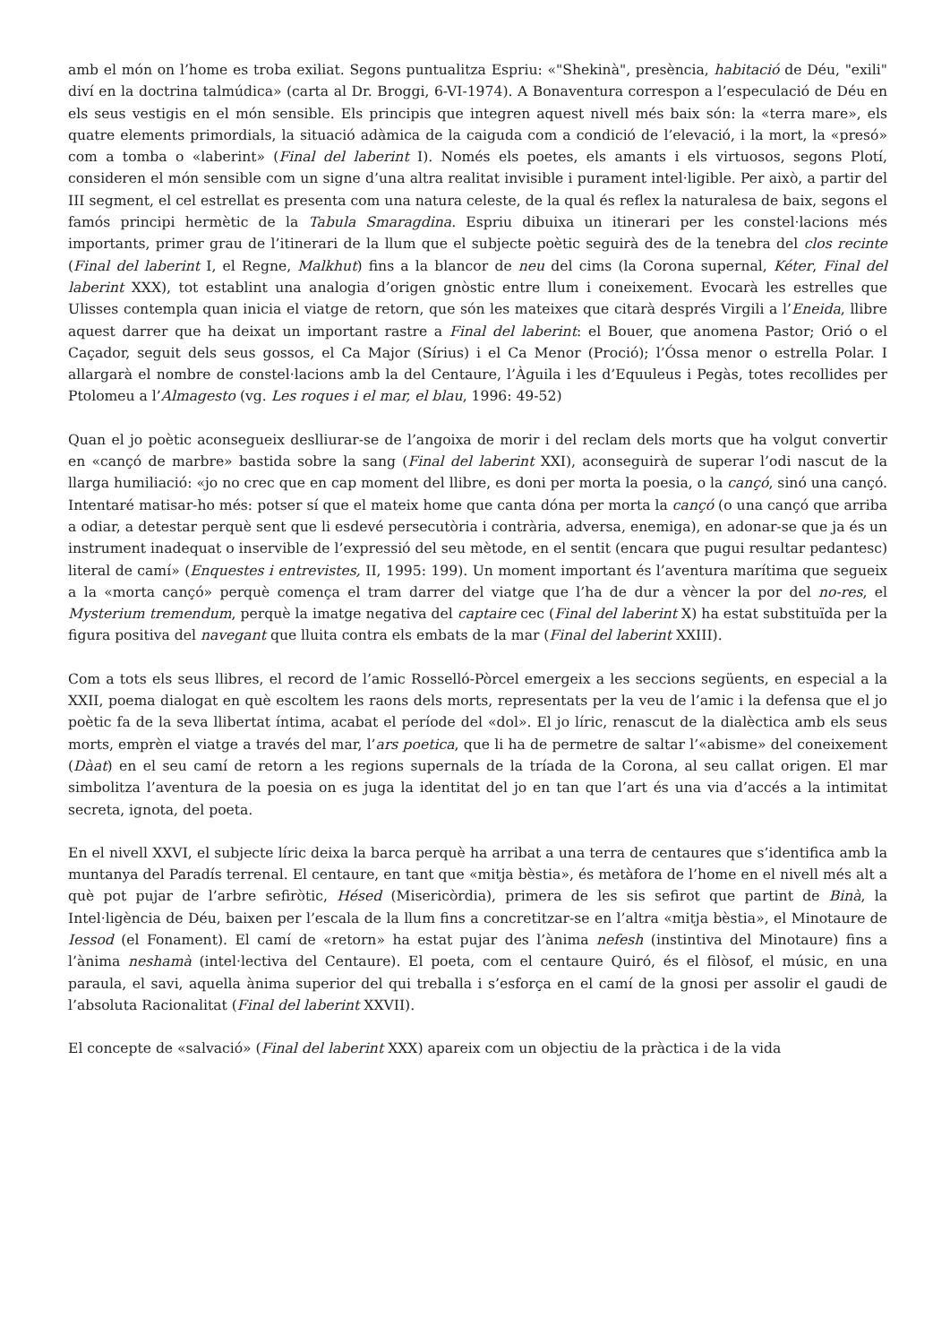amb el món on l’home es troba exiliat. Segons puntualitza Espriu: «"Shekinà", presència, habitació de Déu, "exili" diví en la doctrina talmúdica» (carta al Dr. Broggi, 6-VI-1974). A Bonaventura correspon a l’especulació de Déu en els seus vestigis en el món sensible. Els principis que integren aquest nivell més baix són: la «terra mare», els quatre elements primordials, la situació adàmica de la caiguda com a condició de l’elevació, i la mort, la «presó» com a tomba o «laberint» (Final del laberint I). Només els poetes, els amants i els virtuosos, segons Plotí, consideren el món sensible com un signe d’una altra realitat invisible i purament intel·ligible. Per això, a partir del III segment, el cel estrellat es presenta com una natura celeste, de la qual és reflex la naturalesa de baix, segons el famós principi hermètic de la Tabula Smaragdina. Espriu dibuixa un itinerari per les constel·lacions més importants, primer grau de l’itinerari de la llum que el subjecte poètic seguirà des de la tenebra del clos recinte (Final del laberint I, el Regne, Malkhut) fins a la blancor de neu del cims (la Corona supernal, Kéter, Final del laberint XXX), tot establint una analogia d’origen gnòstic entre llum i coneixement. Evocarà les estrelles que Ulisses contempla quan inicia el viatge de retorn, que són les mateixes que citarà després Virgili a l’Eneida, llibre aquest darrer que ha deixat un important rastre a Final del laberint: el Bouer, que anomena Pastor; Orió o el Caçador, seguit dels seus gossos, el Ca Major (Sírius) i el Ca Menor (Prociό); l’Óssa menor o estrella Polar. I allargarà el nombre de constel·lacions amb la del Centaure, l’Àguila i les d’Equuleus i Pegàs, totes recollides per Ptolomeu a l’Almagesto (vg. Les roques i el mar, el blau, 1996: 49-52)
Quan el jo poètic aconsegueix deslliurar-se de l’angoixa de morir i del reclam dels morts que ha volgut convertir en «cançó de marbre» bastida sobre la sang (Final del laberint XXI), aconseguirà de superar l’odi nascut de la llarga humiliació: «jo no crec que en cap moment del llibre, es doni per morta la poesia, o la cançó, sinó una cançó. Intentaré matisar-ho més: potser sí que el mateix home que canta dóna per morta la cançó (o una cançó que arriba a odiar, a detestar perquè sent que li esdevé persecutòria i contrària, adversa, enemiga), en adonar-se que ja és un instrument inadequat o inservible de l’expressió del seu mètode, en el sentit (encara que pugui resultar pedantesc) literal de camí» (Enquestes i entrevistes, II, 1995: 199). Un moment important és l’aventura marítima que segueix a la «morta cançó» perquè comença el tram darrer del viatge que l’ha de dur a vèncer la por del no-res, el Mysterium tremendum, perquè la imatge negativa del captaire cec (Final del laberint X) ha estat substituïda per la figura positiva del navegant que lluita contra els embats de la mar (Final del laberint XXIII).
Com a tots els seus llibres, el record de l’amic Rosselló-Pòrcel emergeix a les seccions següents, en especial a la XXII, poema dialogat en què escoltem les raons dels morts, representats per la veu de l’amic i la defensa que el jo poètic fa de la seva llibertat íntima, acabat el període del «dol». El jo líric, renascut de la dialèctica amb els seus morts, emprèn el viatge a través del mar, l’ars poetica, que li ha de permetre de saltar l’«abisme» del coneixement (Dàat) en el seu camí de retorn a les regions supernals de la tríada de la Corona, al seu callat origen. El mar simbolitza l’aventura de la poesia on es juga la identitat del jo en tan que l’art és una via d’accés a la intimitat secreta, ignota, del poeta.
En el nivell XXVI, el subjecte líric deixa la barca perquè ha arribat a una terra de centaures que s’identifica amb la muntanya del Paradís terrenal. El centaure, en tant que «mitja bèstia», és metàfora de l’home en el nivell més alt a què pot pujar de l’arbre sefiròtic, Hésed (Misericòrdia), primera de les sis sefirot que partint de Binà, la Intel·ligència de Déu, baixen per l’escala de la llum fins a concretitzar-se en l’altra «mitja bèstia», el Minotaure de Iessod (el Fonament). El camí de «retorn» ha estat pujar des l’ànima nefesh (instintiva del Minotaure) fins a l’ànima neshamà (intel·lectiva del Centaure). El poeta, com el centaure Quiró, és el filòsof, el músic, en una paraula, el savi, aquella ànima superior del qui treballa i s’esforça en el camí de la gnosi per assolir el gaudi de l’absoluta Racionalitat (Final del laberint XXVII).
El concepte de «salvació» (Final del laberint XXX) apareix com un objectiu de la pràctica i de la vida